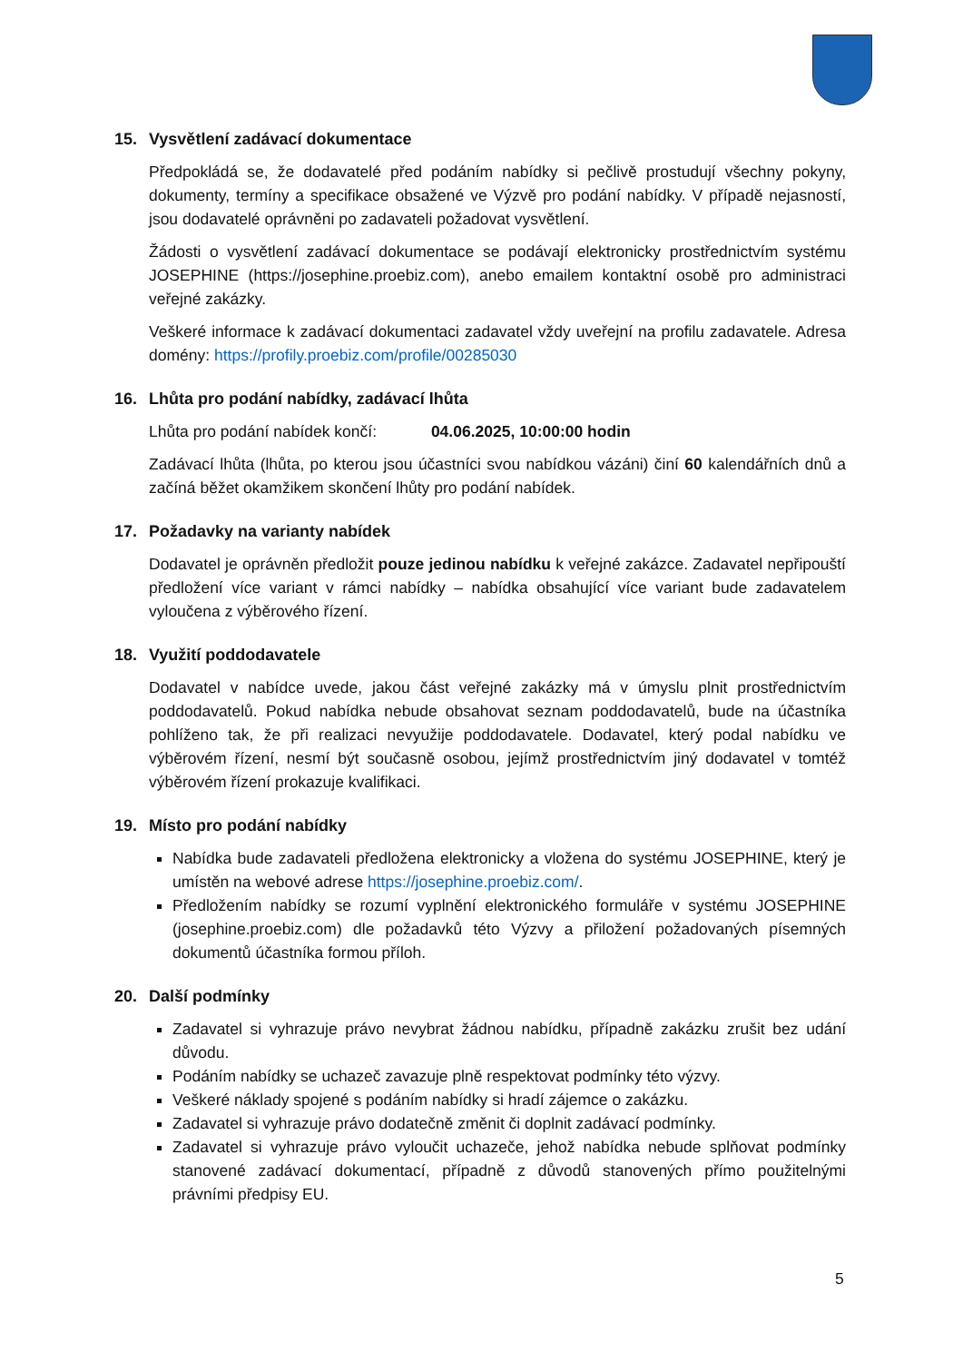15. Vysvětlení zadávací dokumentace
Předpokládá se, že dodavatelé před podáním nabídky si pečlivě prostudují všechny pokyny, dokumenty, termíny a specifikace obsažené ve Výzvě pro podání nabídky. V případě nejasností, jsou dodavatelé oprávněni po zadavateli požadovat vysvětlení.
Žádosti o vysvětlení zadávací dokumentace se podávají elektronicky prostřednictvím systému JOSEPHINE (https://josephine.proebiz.com), anebo emailem kontaktní osobě pro administraci veřejné zakázky.
Veškeré informace k zadávací dokumentaci zadavatel vždy uveřejní na profilu zadavatele. Adresa domény: https://profily.proebiz.com/profile/00285030
16. Lhůta pro podání nabídky, zadávací lhůta
Lhůta pro podání nabídek končí: 04.06.2025, 10:00:00 hodin
Zadávací lhůta (lhůta, po kterou jsou účastníci svou nabídkou vázáni) činí 60 kalendářních dnů a začíná běžet okamžikem skončení lhůty pro podání nabídek.
17. Požadavky na varianty nabídek
Dodavatel je oprávněn předložit pouze jedinou nabídku k veřejné zakázce. Zadavatel nepřipouští předložení více variant v rámci nabídky – nabídka obsahující více variant bude zadavatelem vyloučena z výběrového řízení.
18. Využití poddodavatele
Dodavatel v nabídce uvede, jakou část veřejné zakázky má v úmyslu plnit prostřednictvím poddodavatelů. Pokud nabídka nebude obsahovat seznam poddodavatelů, bude na účastníka pohlíženo tak, že při realizaci nevyužije poddodavatele. Dodavatel, který podal nabídku ve výběrovém řízení, nesmí být současně osobou, jejímž prostřednictvím jiný dodavatel v tomtéž výběrovém řízení prokazuje kvalifikaci.
19. Místo pro podání nabídky
Nabídka bude zadavateli předložena elektronicky a vložena do systému JOSEPHINE, který je umístěn na webové adrese https://josephine.proebiz.com/.
Předložením nabídky se rozumí vyplnění elektronického formuláře v systému JOSEPHINE (josephine.proebiz.com) dle požadavků této Výzvy a přiložení požadovaných písemných dokumentů účastníka formou příloh.
20. Další podmínky
Zadavatel si vyhrazuje právo nevybrat žádnou nabídku, případně zakázku zrušit bez udání důvodu.
Podáním nabídky se uchazeč zavazuje plně respektovat podmínky této výzvy.
Veškeré náklady spojené s podáním nabídky si hradí zájemce o zakázku.
Zadavatel si vyhrazuje právo dodatečně změnit či doplnit zadávací podmínky.
Zadavatel si vyhrazuje právo vyloučit uchazeče, jehož nabídka nebude splňovat podmínky stanovené zadávací dokumentací, případně z důvodů stanovených přímo použitelnými právními předpisy EU.
5